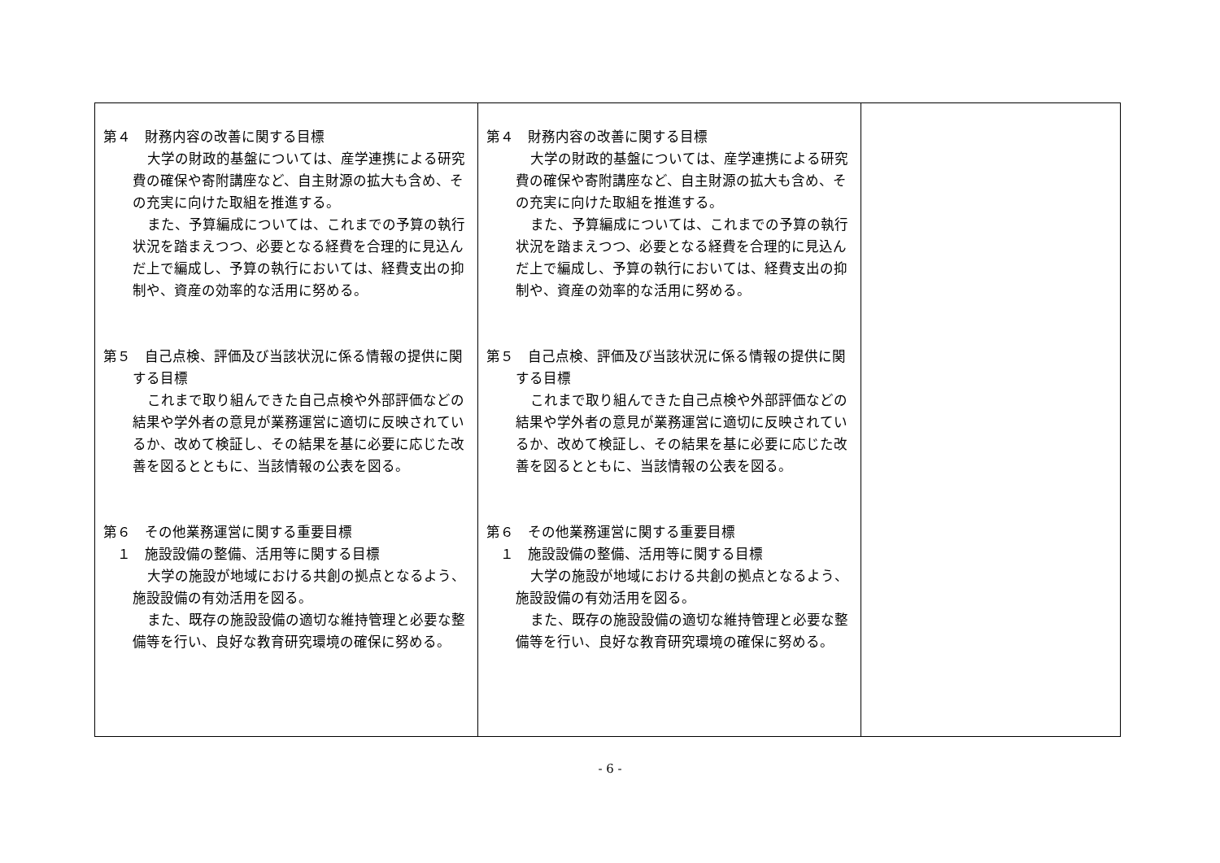| 第４ 財務内容の改善に関する目標 大学の財政的基盤については、産学連携による研究費の確保や寄附講座など、自主財源の拡大も含め、その充実に向けた取組を推進する。 また、予算編成については、これまでの予算の執行状況を踏まえつつ、必要となる経費を合理的に見込んだ上で編成し、予算の執行においては、経費支出の抑制や、資産の効率的な活用に努める。 第５ 自己点検、評価及び当該状況に係る情報の提供に関する目標 これまで取り組んできた自己点検や外部評価などの結果や学外者の意見が業務運営に適切に反映されているか、改めて検証し、その結果を基に必要に応じた改善を図るとともに、当該情報の公表を図る。 第６ その他業務運営に関する重要目標 １ 施設設備の整備、活用等に関する目標 大学の施設が地域における共創の拠点となるよう、施設設備の有効活用を図る。 また、既存の施設設備の適切な維持管理と必要な整備等を行い、良好な教育研究環境の確保に努める。 | 第４ 財務内容の改善に関する目標 大学の財政的基盤については、産学連携による研究費の確保や寄附講座など、自主財源の拡大も含め、その充実に向けた取組を推進する。 また、予算編成については、これまでの予算の執行状況を踏まえつつ、必要となる経費を合理的に見込んだ上で編成し、予算の執行においては、経費支出の抑制や、資産の効率的な活用に努める。 第５ 自己点検、評価及び当該状況に係る情報の提供に関する目標 これまで取り組んできた自己点検や外部評価などの結果や学外者の意見が業務運営に適切に反映されているか、改めて検証し、その結果を基に必要に応じた改善を図るとともに、当該情報の公表を図る。 第６ その他業務運営に関する重要目標 １ 施設設備の整備、活用等に関する目標 大学の施設が地域における共創の拠点となるよう、施設設備の有効活用を図る。 また、既存の施設設備の適切な維持管理と必要な整備等を行い、良好な教育研究環境の確保に努める。 | |
- 6 -